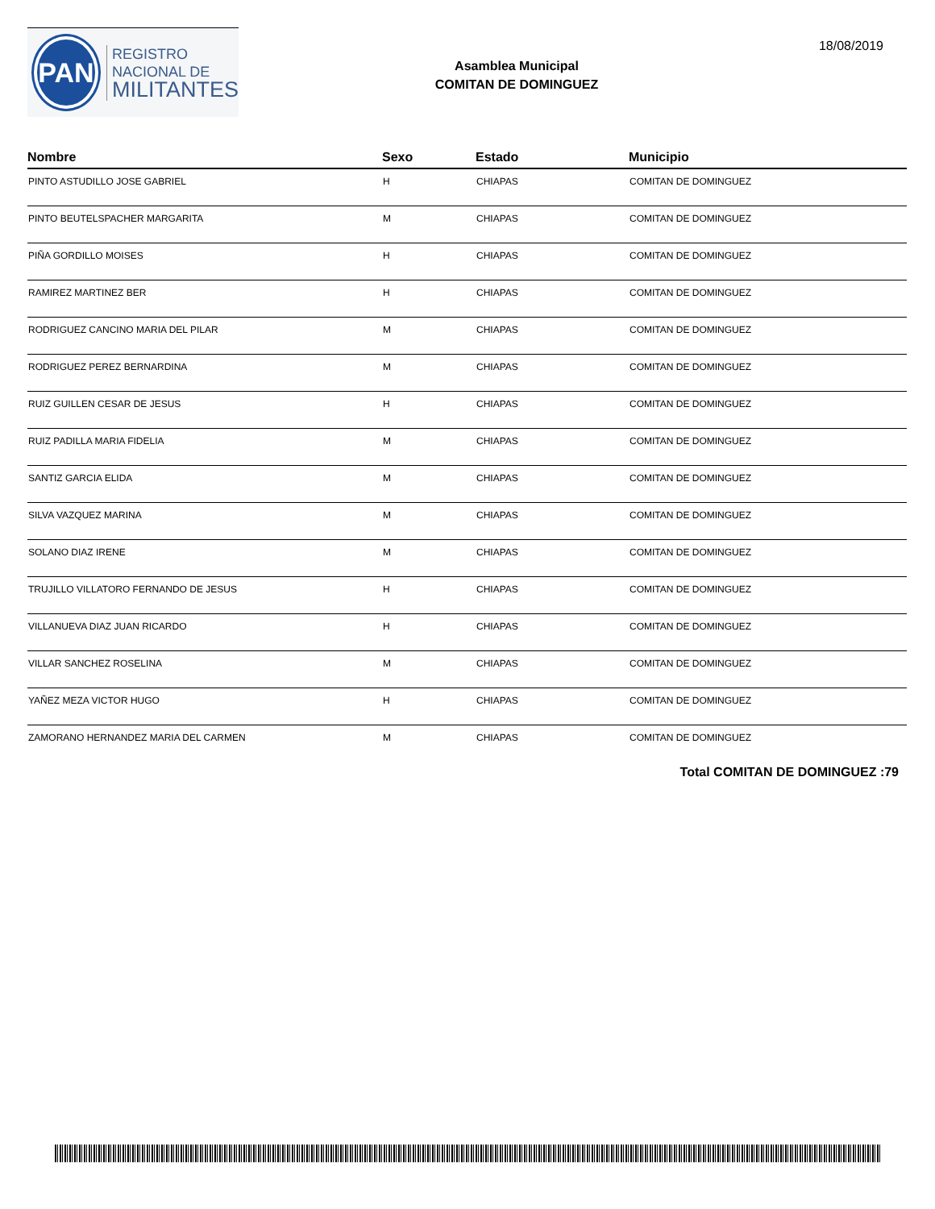PAN
REGISTRO
NACIONAL DE
MILITANTES
Asamblea Municipal
COMITAN DE DOMINGUEZ
18/08/2019
| Nombre | Sexo | Estado | Municipio |
| --- | --- | --- | --- |
| PINTO ASTUDILLO JOSE GABRIEL | H | CHIAPAS | COMITAN DE DOMINGUEZ |
| PINTO BEUTELSPACHER MARGARITA | M | CHIAPAS | COMITAN DE DOMINGUEZ |
| PIÑA GORDILLO MOISES | H | CHIAPAS | COMITAN DE DOMINGUEZ |
| RAMIREZ MARTINEZ BER | H | CHIAPAS | COMITAN DE DOMINGUEZ |
| RODRIGUEZ CANCINO MARIA DEL PILAR | M | CHIAPAS | COMITAN DE DOMINGUEZ |
| RODRIGUEZ PEREZ BERNARDINA | M | CHIAPAS | COMITAN DE DOMINGUEZ |
| RUIZ GUILLEN CESAR DE JESUS | H | CHIAPAS | COMITAN DE DOMINGUEZ |
| RUIZ PADILLA MARIA FIDELIA | M | CHIAPAS | COMITAN DE DOMINGUEZ |
| SANTIZ GARCIA ELIDA | M | CHIAPAS | COMITAN DE DOMINGUEZ |
| SILVA VAZQUEZ MARINA | M | CHIAPAS | COMITAN DE DOMINGUEZ |
| SOLANO DIAZ IRENE | M | CHIAPAS | COMITAN DE DOMINGUEZ |
| TRUJILLO VILLATORO FERNANDO DE JESUS | H | CHIAPAS | COMITAN DE DOMINGUEZ |
| VILLANUEVA DIAZ JUAN RICARDO | H | CHIAPAS | COMITAN DE DOMINGUEZ |
| VILLAR SANCHEZ ROSELINA | M | CHIAPAS | COMITAN DE DOMINGUEZ |
| YAÑEZ MEZA VICTOR HUGO | H | CHIAPAS | COMITAN DE DOMINGUEZ |
| ZAMORANO HERNANDEZ MARIA DEL CARMEN | M | CHIAPAS | COMITAN DE DOMINGUEZ |
Total COMITAN DE DOMINGUEZ :79